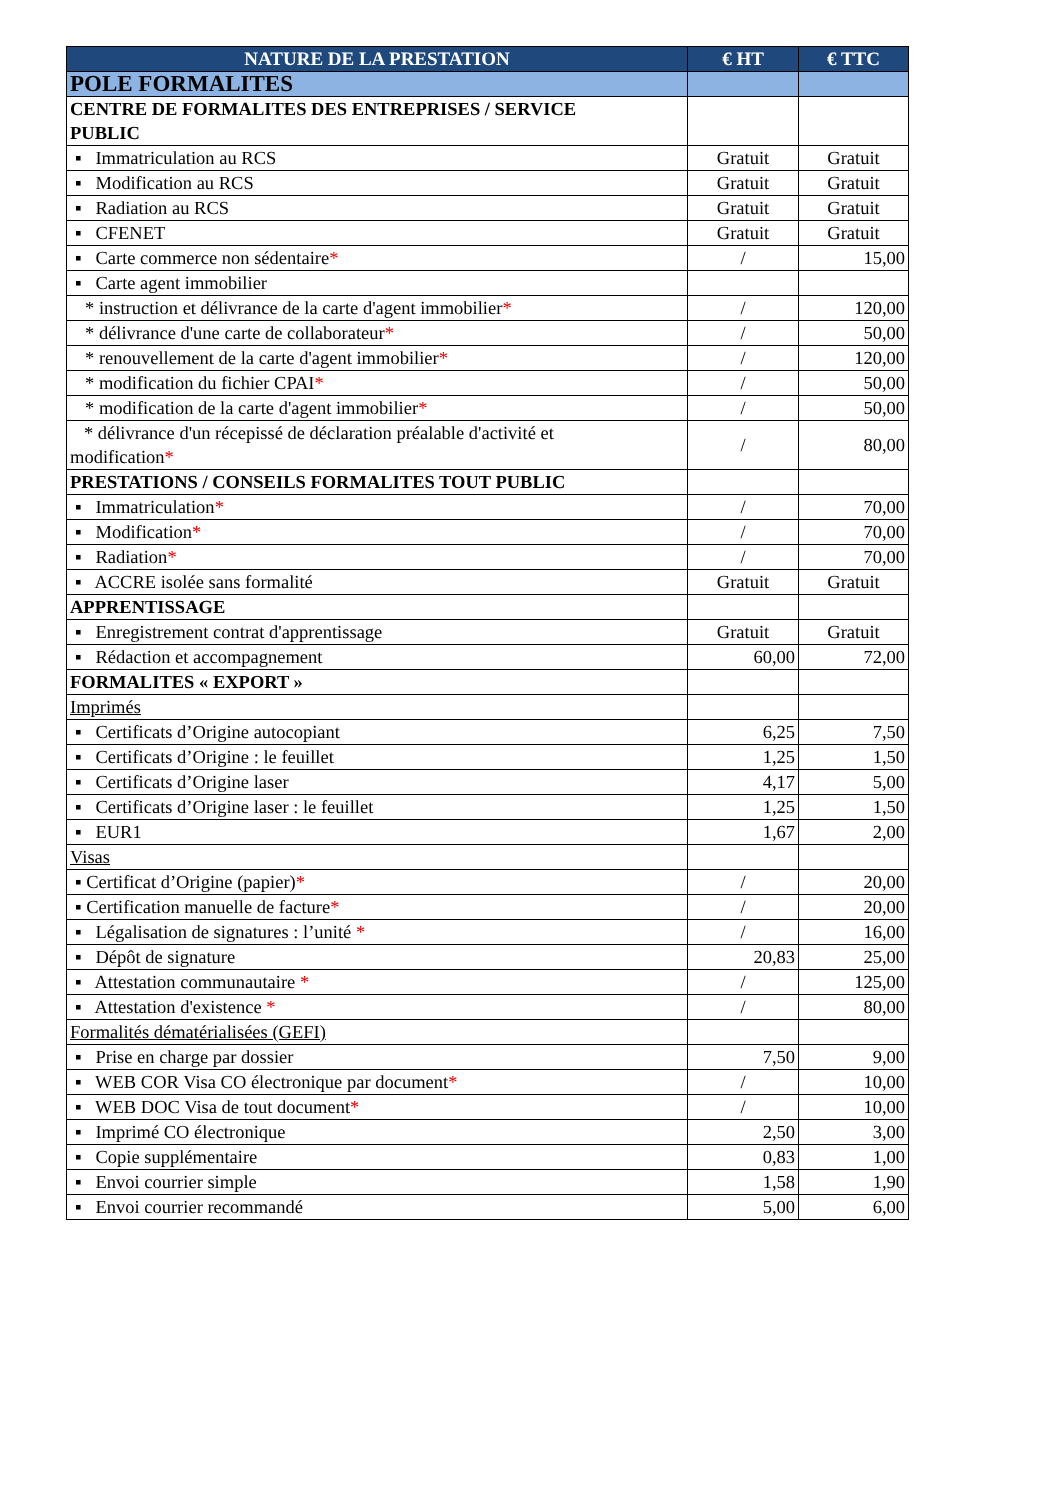| NATURE DE LA PRESTATION | € HT | € TTC |
| --- | --- | --- |
| POLE FORMALITES | | |
| CENTRE DE FORMALITES DES ENTREPRISES / SERVICE PUBLIC | | |
| ▪ Immatriculation au RCS | Gratuit | Gratuit |
| ▪ Modification au RCS | Gratuit | Gratuit |
| ▪ Radiation au RCS | Gratuit | Gratuit |
| ▪ CFENET | Gratuit | Gratuit |
| ▪ Carte commerce non sédentaire * | / | 15,00 |
| ▪ Carte agent immobilier | | |
| * instruction et délivrance de la carte d'agent immobilier * | / | 120,00 |
| * délivrance d'une carte de collaborateur * | / | 50,00 |
| * renouvellement de la carte d'agent immobilier * | / | 120,00 |
| * modification du fichier CPAI * | / | 50,00 |
| * modification de la carte d'agent immobilier * | / | 50,00 |
| * délivrance d'un récepissé de déclaration préalable d'activité et modification * | / | 80,00 |
| PRESTATIONS / CONSEILS FORMALITES TOUT PUBLIC | | |
| ▪ Immatriculation * | / | 70,00 |
| ▪ Modification * | / | 70,00 |
| ▪ Radiation * | / | 70,00 |
| ▪ ACCRE isolée sans formalité | Gratuit | Gratuit |
| APPRENTISSAGE | | |
| ▪ Enregistrement contrat d'apprentissage | Gratuit | Gratuit |
| ▪ Rédaction et accompagnement | 60,00 | 72,00 |
| FORMALITES « EXPORT » | | |
| Imprimés | | |
| ▪ Certificats d’Origine autocopiant | 6,25 | 7,50 |
| ▪ Certificats d’Origine : le feuillet | 1,25 | 1,50 |
| ▪ Certificats d’Origine laser | 4,17 | 5,00 |
| ▪ Certificats d’Origine laser : le feuillet | 1,25 | 1,50 |
| ▪ EUR1 | 1,67 | 2,00 |
| Visas | | |
| ▪ Certificat d’Origine (papier) * | / | 20,00 |
| ▪ Certification manuelle de facture * | / | 20,00 |
| ▪ Légalisation de signatures : l’unité * | / | 16,00 |
| ▪ Dépôt de signature | 20,83 | 25,00 |
| ▪ Attestation communautaire * | / | 125,00 |
| ▪ Attestation d'existence * | / | 80,00 |
| Formalités dématérialisées (GEFI) | | |
| ▪ Prise en charge par dossier | 7,50 | 9,00 |
| ▪ WEB COR Visa CO électronique par document * | / | 10,00 |
| ▪ WEB DOC Visa de tout document * | / | 10,00 |
| ▪ Imprimé CO électronique | 2,50 | 3,00 |
| ▪ Copie supplémentaire | 0,83 | 1,00 |
| ▪ Envoi courrier simple | 1,58 | 1,90 |
| ▪ Envoi courrier recommandé | 5,00 | 6,00 |